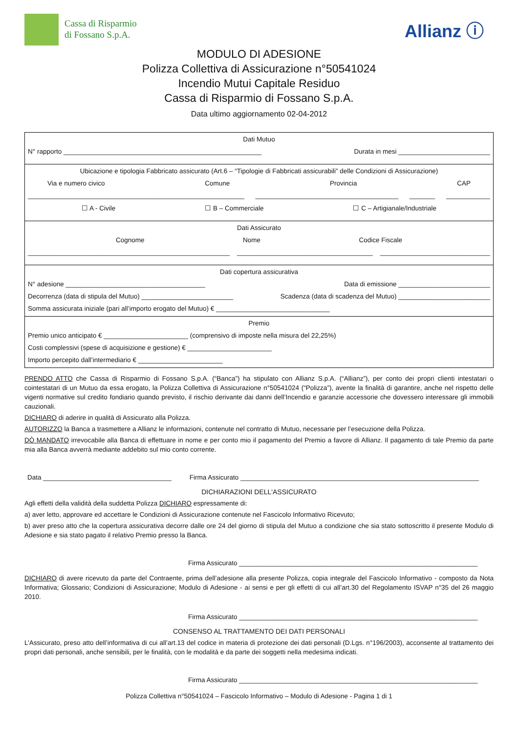Cassa di Risparmio
di Fossano S.p.A.
Allianz ⓘ
MODULO DI ADESIONE
Polizza Collettiva di Assicurazione n°50541024
Incendio Mutui Capitale Residuo
Cassa di Risparmio di Fossano S.p.A.
Data ultimo aggiornamento 02-04-2012
Dati Mutuo
N° rapporto ______________________________________________________ Durata in mesi _________________________
Ubicazione e tipologia Fabbricato assicurato (Art.6 – “Tipologie di Fabbricati assicurabili” delle Condizioni di Assicurazione)
Via e numero civico Comune Provincia CAP
___________________________________________________________ _______________________________________ _______ ____________
☐ A - Civile ☐ B – Commerciale ☐ C – Artigianale/Industriale
Dati Assicurato
Cognome Nome Codice Fiscale
_______________________________________________________ _____________________________________ ______________________________
Dati copertura assicurativa
N° adesione ______________________________________ Data di emissione _________________________
Decorrenza (data di stipula del Mutuo) _________________________ Scadenza (data di scadenza del Mutuo) _________________________
Somma assicurata iniziale (pari all’importo erogato del Mutuo) € _______________________________
Premio
Premio unico anticipato € _______________________ (comprensivo di imposte nella misura del 22,25%)
Costi complessivi (spese di acquisizione e gestione) € _______________________
Importo percepito dall’intermediario € _______________________
PRENDO ATTO che Cassa di Risparmio di Fossano S.p.A. (“Banca”) ha stipulato con Allianz S.p.A. (“Allianz”), per conto dei propri clienti intestatari o cointestatari di un Mutuo da essa erogato, la Polizza Collettiva di Assicurazione n°50541024 (“Polizza”), avente la finalità di garantire, anche nel rispetto delle vigenti normative sul credito fondiario quando previsto, il rischio derivante dai danni dell’Incendio e garanzie accessorie che dovessero interessare gli immobili cauzionali.
DICHIARO di aderire in qualità di Assicurato alla Polizza.
AUTORIZZO la Banca a trasmettere a Allianz le informazioni, contenute nel contratto di Mutuo, necessarie per l’esecuzione della Polizza.
DÒ MANDATO irrevocabile alla Banca di effettuare in nome e per conto mio il pagamento del Premio a favore di Allianz. Il pagamento di tale Premio da parte mia alla Banca avverrà mediante addebito sul mio conto corrente.
Data ___________________________________ Firma Assicurato _________________________________________________________________
DICHIARAZIONI DELL'ASSICURATO
Agli effetti della validità della suddetta Polizza DICHIARO espressamente di:
a) aver letto, approvare ed accettare le Condizioni di Assicurazione contenute nel Fascicolo Informativo Ricevuto;
b) aver preso atto che la copertura assicurativa decorre dalle ore 24 del giorno di stipula del Mutuo a condizione che sia stato sottoscritto il presente Modulo di Adesione e sia stato pagato il relativo Premio presso la Banca.
Firma Assicurato _________________________________________________________________
DICHIARO di avere ricevuto da parte del Contraente, prima dell’adesione alla presente Polizza, copia integrale del Fascicolo Informativo - composto da Nota Informativa; Glossario; Condizioni di Assicurazione; Modulo di Adesione - ai sensi e per gli effetti di cui all’art.30 del Regolamento ISVAP n°35 del 26 maggio 2010.
Firma Assicurato _________________________________________________________________
CONSENSO AL TRATTAMENTO DEI DATI PERSONALI
L’Assicurato, preso atto dell’informativa di cui all’art.13 del codice in materia di protezione dei dati personali (D.Lgs. n°196/2003), acconsente al trattamento dei propri dati personali, anche sensibili, per le finalità, con le modalità e da parte dei soggetti nella medesima indicati.
Firma Assicurato _________________________________________________________________
Polizza Collettiva n°50541024 – Fascicolo Informativo – Modulo di Adesione - Pagina 1 di 1